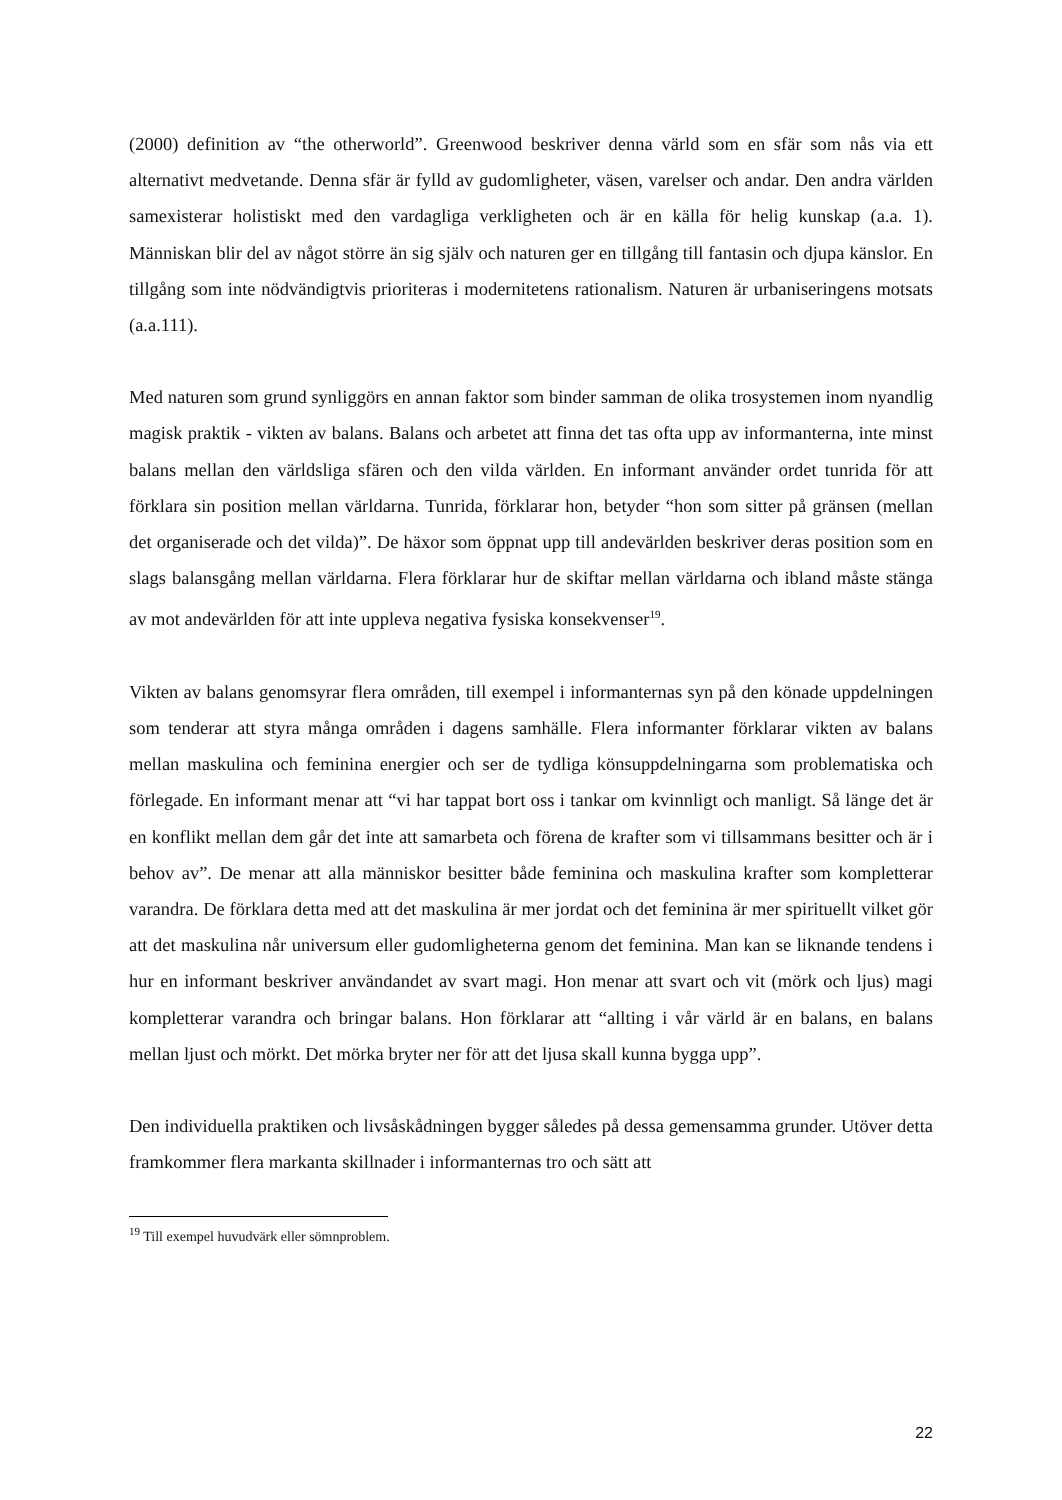(2000) definition av “the otherworld”. Greenwood beskriver denna värld som en sfär som nås via ett alternativt medvetande. Denna sfär är fylld av gudomligheter, väsen, varelser och andar. Den andra världen samexisterar holistiskt med den vardagliga verkligheten och är en källa för helig kunskap (a.a. 1). Människan blir del av något större än sig själv och naturen ger en tillgång till fantasin och djupa känslor. En tillgång som inte nödvändigtvis prioriteras i modernitetens rationalism. Naturen är urbaniseringens motsats (a.a.111).
Med naturen som grund synliggörs en annan faktor som binder samman de olika trosystemen inom nyandlig magisk praktik - vikten av balans. Balans och arbetet att finna det tas ofta upp av informanterna, inte minst balans mellan den världsliga sfären och den vilda världen. En informant använder ordet tunrida för att förklara sin position mellan världarna. Tunrida, förklarar hon, betyder “hon som sitter på gränsen (mellan det organiserade och det vilda)”. De häxor som öppnat upp till andevärlden beskriver deras position som en slags balansgång mellan världarna. Flera förklarar hur de skiftar mellan världarna och ibland måste stänga av mot andevärlden för att inte uppleva negativa fysiska konsekvenser<sup>19</sup>.
Vikten av balans genomsyrar flera områden, till exempel i informanternas syn på den könade uppdelningen som tenderar att styra många områden i dagens samhälle. Flera informanter förklarar vikten av balans mellan maskulina och feminina energier och ser de tydliga könsuppdelningarna som problematiska och förlegade. En informant menar att “vi har tappat bort oss i tankar om kvinnligt och manligt. Så länge det är en konflikt mellan dem går det inte att samarbeta och förena de krafter som vi tillsammans besitter och är i behov av”. De menar att alla människor besitter både feminina och maskulina krafter som kompletterar varandra. De förklara detta med att det maskulina är mer jordat och det feminina är mer spirituellt vilket gör att det maskulina når universum eller gudomligheterna genom det feminina. Man kan se liknande tendens i hur en informant beskriver användandet av svart magi. Hon menar att svart och vit (mörk och ljus) magi kompletterar varandra och bringar balans. Hon förklarar att “allting i vår värld är en balans, en balans mellan ljust och mörkt. Det mörka bryter ner för att det ljusa skall kunna bygga upp”.
Den individuella praktiken och livsåskådningen bygger således på dessa gemensamma grunder. Utöver detta framkommer flera markanta skillnader i informanternas tro och sätt att
<sup>19</sup> Till exempel huvudvärk eller sömnproblem.
22